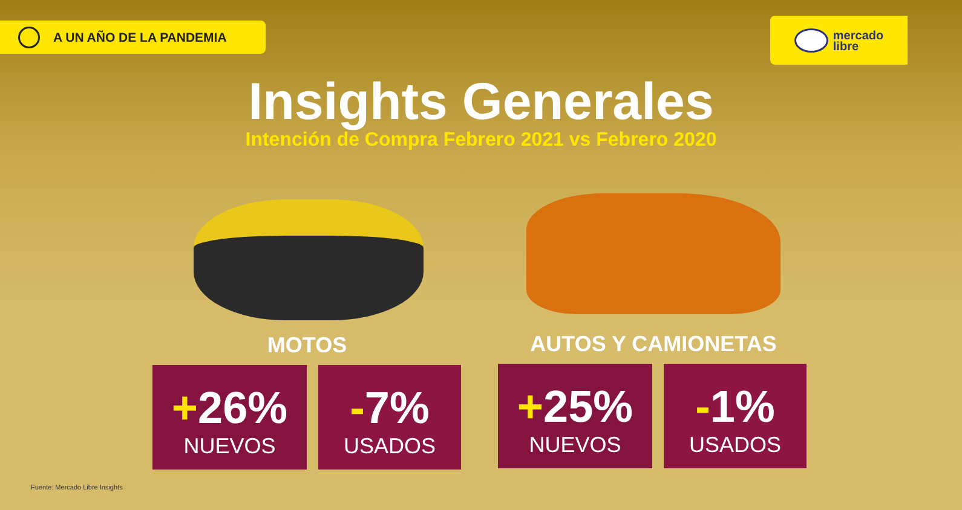A UN AÑO DE LA PANDEMIA
mercado
libre
Insights Generales
Intención de Compra Febrero 2021 vs Febrero 2020
MOTOS AUTOS Y CAMIONETAS
+26%
NUEVOS
-7%
USADOS
+25%
NUEVOS
-1%
USADOS
Fuente: Mercado Libre Insights